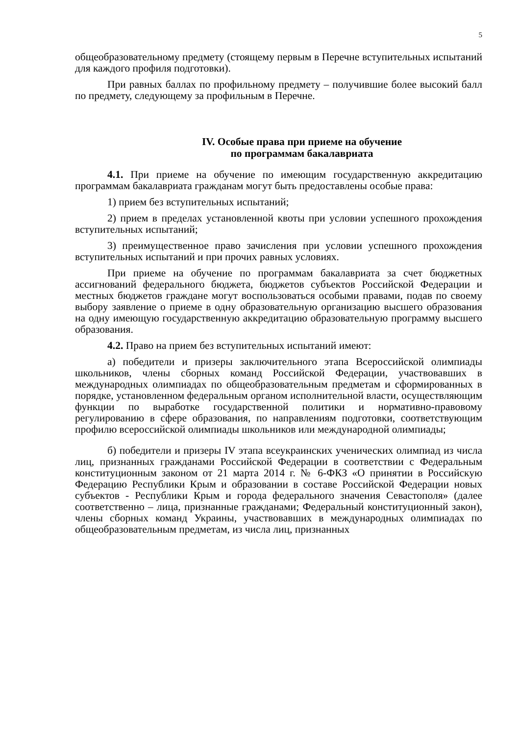5
общеобразовательному предмету (стоящему первым в Перечне вступительных испытаний для каждого профиля подготовки).
При равных баллах по профильному предмету – получившие более высокий балл по предмету, следующему за профильным в Перечне.
IV. Особые права при приеме на обучение
по программам бакалавриата
4.1. При приеме на обучение по имеющим государственную аккредитацию программам бакалавриата гражданам могут быть предоставлены особые права:
1) прием без вступительных испытаний;
2) прием в пределах установленной квоты при условии успешного прохождения вступительных испытаний;
3) преимущественное право зачисления при условии успешного прохождения вступительных испытаний и при прочих равных условиях.
При приеме на обучение по программам бакалавриата за счет бюджетных ассигнований федерального бюджета, бюджетов субъектов Российской Федерации и местных бюджетов граждане могут воспользоваться особыми правами, подав по своему выбору заявление о приеме в одну образовательную организацию высшего образования на одну имеющую государственную аккредитацию образовательную программу высшего образования.
4.2. Право на прием без вступительных испытаний имеют:
а) победители и призеры заключительного этапа Всероссийской олимпиады школьников, члены сборных команд Российской Федерации, участвовавших в международных олимпиадах по общеобразовательным предметам и сформированных в порядке, установленном федеральным органом исполнительной власти, осуществляющим функции по выработке государственной политики и нормативно-правовому регулированию в сфере образования, по направлениям подготовки, соответствующим профилю всероссийской олимпиады школьников или международной олимпиады;
б) победители и призеры IV этапа всеукраинских ученических олимпиад из числа лиц, признанных гражданами Российской Федерации в соответствии с Федеральным конституционным законом от 21 марта 2014 г. № 6-ФКЗ «О принятии в Российскую Федерацию Республики Крым и образовании в составе Российской Федерации новых субъектов - Республики Крым и города федерального значения Севастополя» (далее соответственно – лица, признанные гражданами; Федеральный конституционный закон), члены сборных команд Украины, участвовавших в международных олимпиадах по общеобразовательным предметам, из числа лиц, признанных